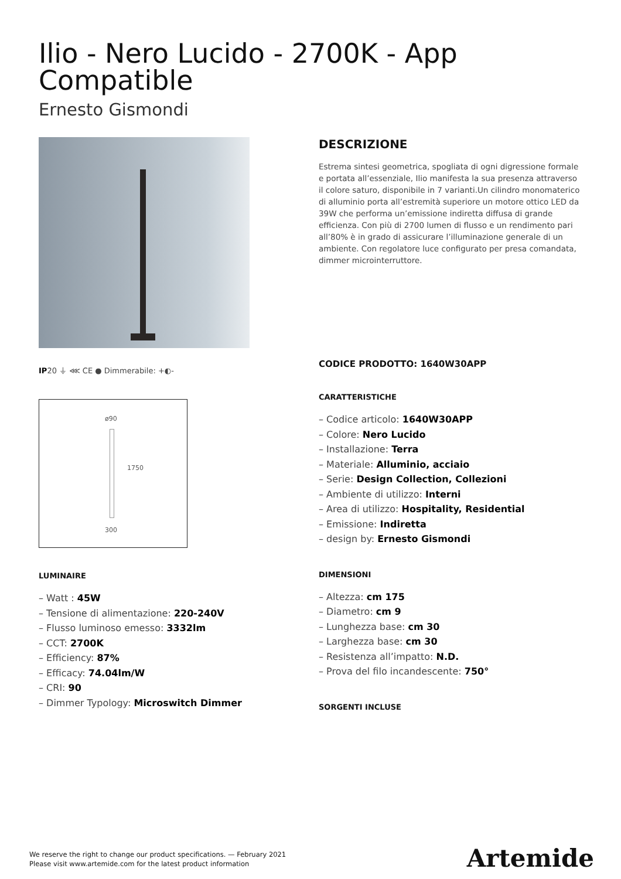Ilio - Nero Lucido - 2700K - App Compatible
Ernesto Gismondi
IP20 ⏚ ⋘ CE ● Dimmerabile: +◐-
ø90
1750
300
LUMINAIRE
– Watt : 45W
– Tensione di alimentazione: 220-240V
– Flusso luminoso emesso: 3332lm
– CCT: 2700K
– Efficiency: 87%
– Efficacy: 74.04lm/W
– CRI: 90
– Dimmer Typology: Microswitch Dimmer
DESCRIZIONE
Estrema sintesi geometrica, spogliata di ogni digressione formale e portata all’essenziale, Ilio manifesta la sua presenza attraverso il colore saturo, disponibile in 7 varianti.Un cilindro monomaterico di alluminio porta all’estremità superiore un motore ottico LED da 39W che performa un’emissione indiretta diffusa di grande efficienza. Con più di 2700 lumen di flusso e un rendimento pari all’80% è in grado di assicurare l’illuminazione generale di un ambiente. Con regolatore luce configurato per presa comandata, dimmer microinterruttore.
CODICE PRODOTTO: 1640W30APP
CARATTERISTICHE
– Codice articolo: 1640W30APP
– Colore: Nero Lucido
– Installazione: Terra
– Materiale: Alluminio, acciaio
– Serie: Design Collection, Collezioni
– Ambiente di utilizzo: Interni
– Area di utilizzo: Hospitality, Residential
– Emissione: Indiretta
– design by: Ernesto Gismondi
DIMENSIONI
– Altezza: cm 175
– Diametro: cm 9
– Lunghezza base: cm 30
– Larghezza base: cm 30
– Resistenza all’impatto: N.D.
– Prova del filo incandescente: 750°
SORGENTI INCLUSE
We reserve the right to change our product specifications. — February 2021
Please visit www.artemide.com for the latest product information
Artemide